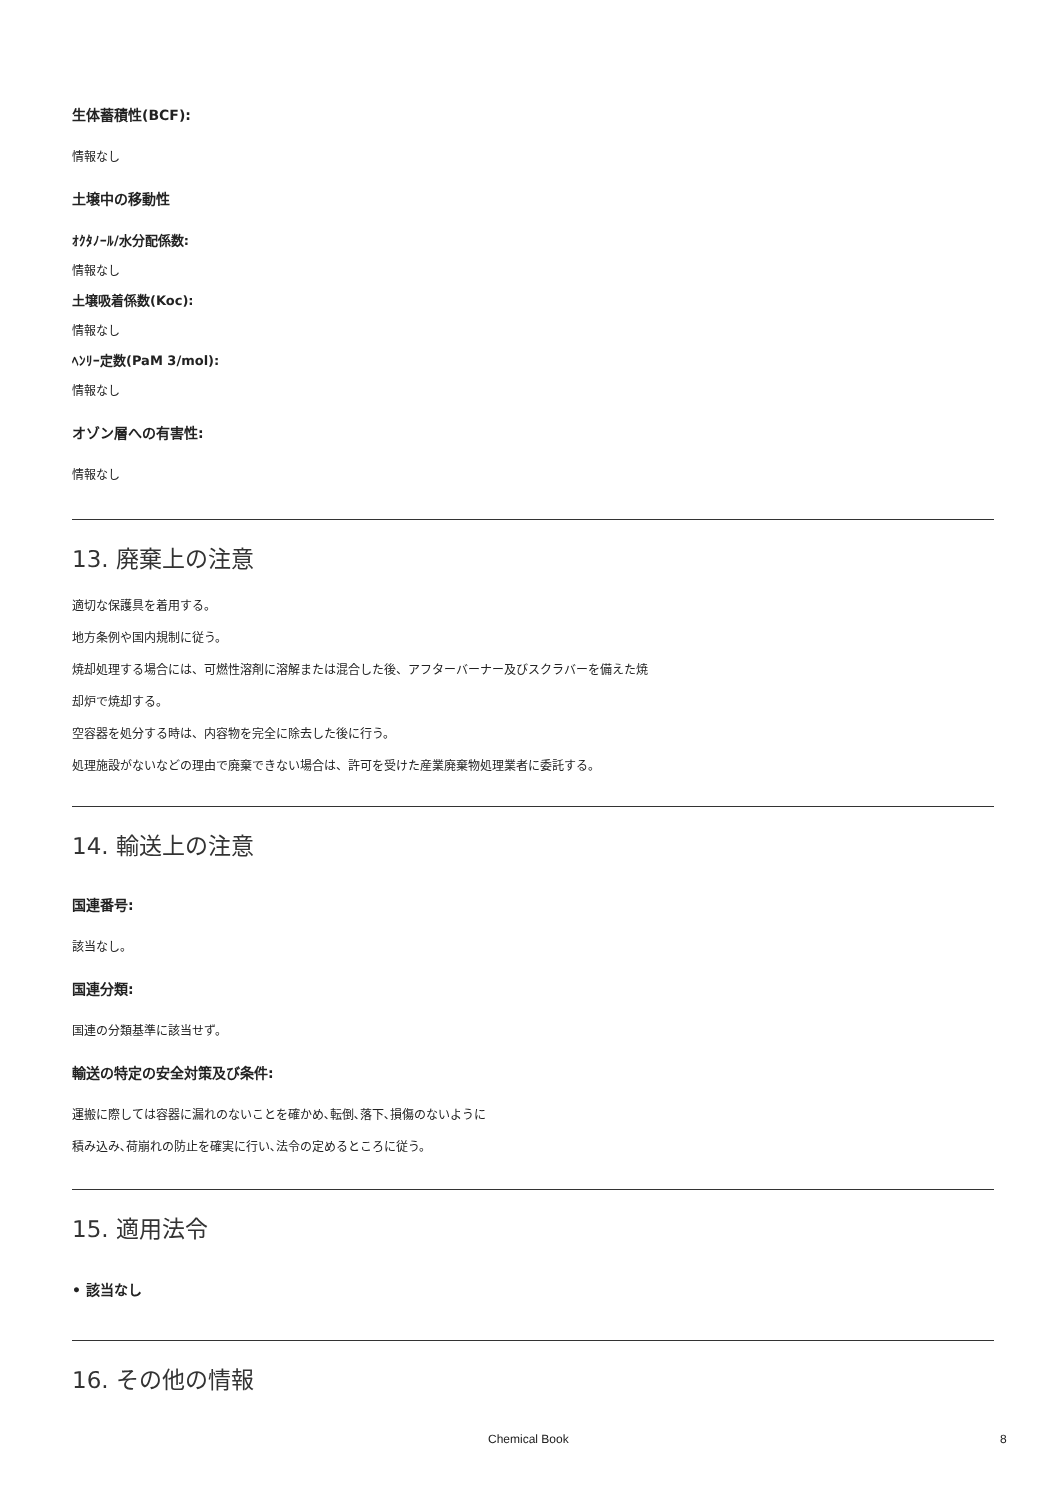生体蓄積性(BCF):
情報なし
土壌中の移動性
ｵｸﾀﾉｰﾙ/水分配係数:
情報なし
土壌吸着係数(Koc):
情報なし
ﾍﾝﾘｰ定数(PaM 3/mol):
情報なし
オゾン層への有害性:
情報なし
13. 廃棄上の注意
適切な保護具を着用する。
地方条例や国内規制に従う。
焼却処理する場合には、可燃性溶剤に溶解または混合した後、アフターバーナー及びスクラバーを備えた焼
却炉で焼却する。
空容器を処分する時は、内容物を完全に除去した後に行う。
処理施設がないなどの理由で廃棄できない場合は、許可を受けた産業廃棄物処理業者に委託する。
14. 輸送上の注意
国連番号:
該当なし。
国連分類:
国連の分類基準に該当せず。
輸送の特定の安全対策及び条件:
運搬に際しては容器に漏れのないことを確かめ､転倒､落下､損傷のないように
積み込み､荷崩れの防止を確実に行い､法令の定めるところに従う。
15. 適用法令
• 該当なし
16. その他の情報
Chemical Book 8